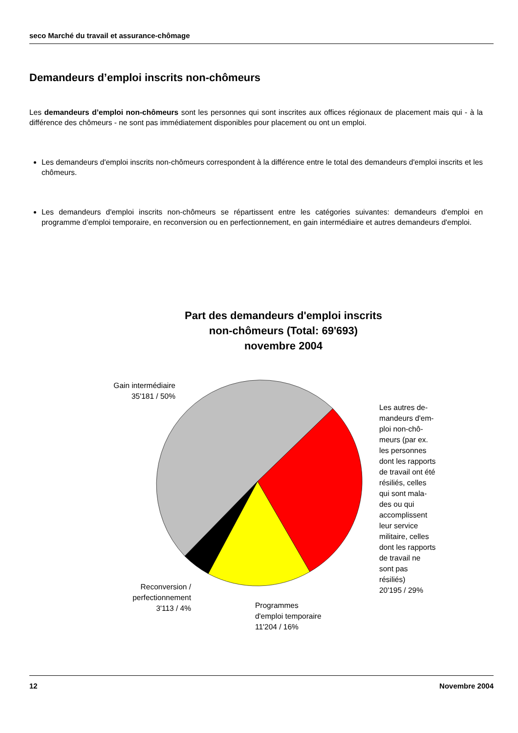seco Marché du travail et assurance-chômage
Demandeurs d’emploi inscrits non-chômeurs
Les demandeurs d’emploi non-chômeurs sont les personnes qui sont inscrites aux offices régionaux de placement mais qui - à la différence des chômeurs - ne sont pas immédiatement disponibles pour placement ou ont un emploi.
Les demandeurs d'emploi inscrits non-chômeurs correspondent à la différence entre le total des demandeurs d'emploi inscrits et les chômeurs.
Les demandeurs d'emploi inscrits non-chômeurs se répartissent entre les catégories suivantes: demandeurs d'emploi en programme d’emploi temporaire, en reconversion ou en perfectionnement, en gain intermédiaire et autres demandeurs d'emploi.
Part des demandeurs d'emploi inscrits
non-chômeurs (Total: 69'693)
novembre 2004
Gain intermédiaire
35'181 / 50%
Les autres de-
mandeurs d'em-
ploi non-chô-
meurs (par ex.
les personnes
dont les rapports
de travail ont été
résiliés, celles
qui sont mala-
des ou qui
accomplissent
leur service
militaire, celles
dont les rapports
de travail ne
sont pas
résiliés)
20'195 / 29%
Reconversion /
perfectionnement
3'113 / 4%
Programmes
d'emploi temporaire
11'204 / 16%
12 Novembre 2004